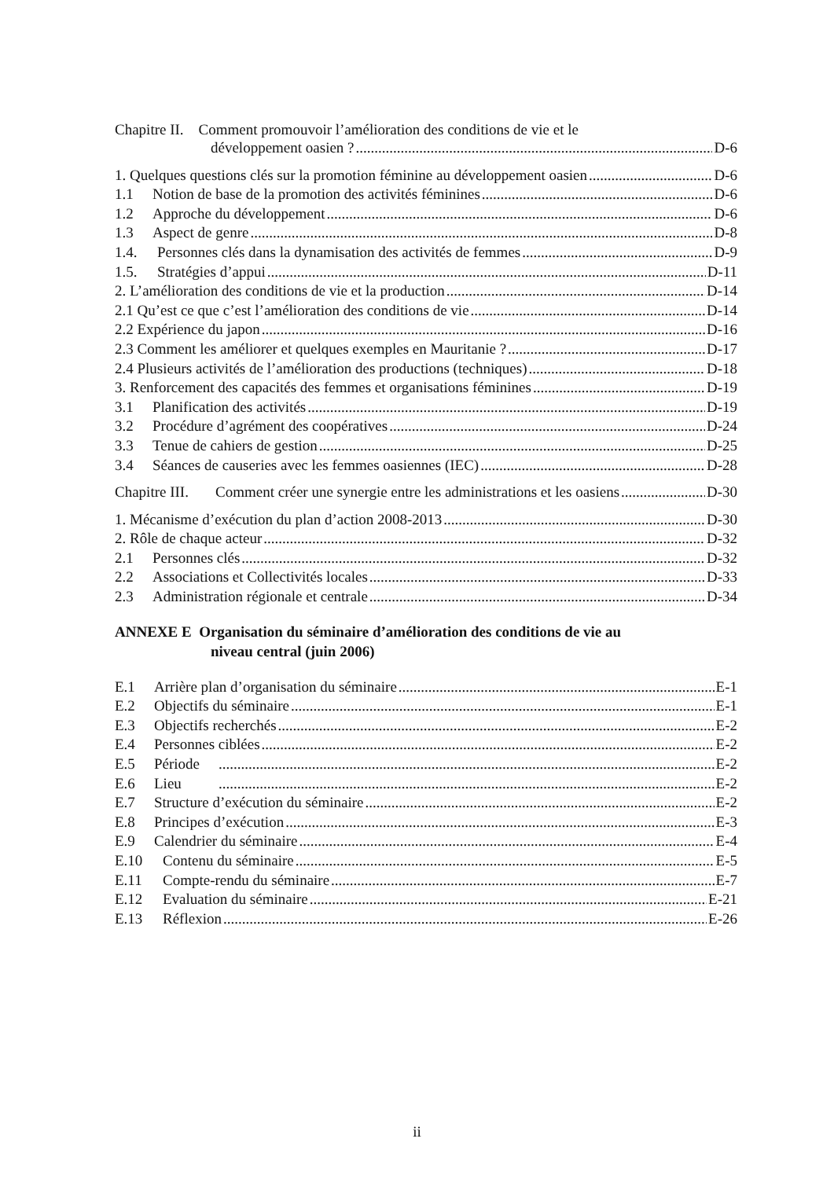Chapitre II. Comment promouvoir l’amélioration des conditions de vie et le
développement oasien ? D-6
1. Quelques questions clés sur la promotion féminine au développement oasien D-6
1.1 Notion de base de la promotion des activités féminines D-6
1.2 Approche du développement D-6
1.3 Aspect de genre D-8
1.4. Personnes clés dans la dynamisation des activités de femmes D-9
1.5. Stratégies d’appui D-11
2. L’amélioration des conditions de vie et la production D-14
2.1 Qu’est ce que c’est l’amélioration des conditions de vie D-14
2.2 Expérience du japon D-16
2.3 Comment les améliorer et quelques exemples en Mauritanie ? D-17
2.4 Plusieurs activités de l’amélioration des productions (techniques) D-18
3. Renforcement des capacités des femmes et organisations féminines D-19
3.1 Planification des activités D-19
3.2 Procédure d’agrément des coopératives D-24
3.3 Tenue de cahiers de gestion D-25
3.4 Séances de causeries avec les femmes oasiennes (IEC) D-28
Chapitre III. Comment créer une synergie entre les administrations et les oasiens D-30
1. Mécanisme d’exécution du plan d’action 2008-2013 D-30
2. Rôle de chaque acteur D-32
2.1 Personnes clés D-32
2.2 Associations et Collectivités locales D-33
2.3 Administration régionale et centrale D-34
ANNEXE E Organisation du séminaire d’amélioration des conditions de vie au
niveau central (juin 2006)
E.1 Arrière plan d’organisation du séminaire E-1
E.2 Objectifs du séminaire E-1
E.3 Objectifs recherchés E-2
E.4 Personnes ciblées E-2
E.5 Période E-2
E.6 Lieu E-2
E.7 Structure d’exécution du séminaire E-2
E.8 Principes d’exécution E-3
E.9 Calendrier du séminaire E-4
E.10 Contenu du séminaire E-5
E.11 Compte-rendu du séminaire E-7
E.12 Evaluation du séminaire E-21
E.13 Réflexion E-26
ii